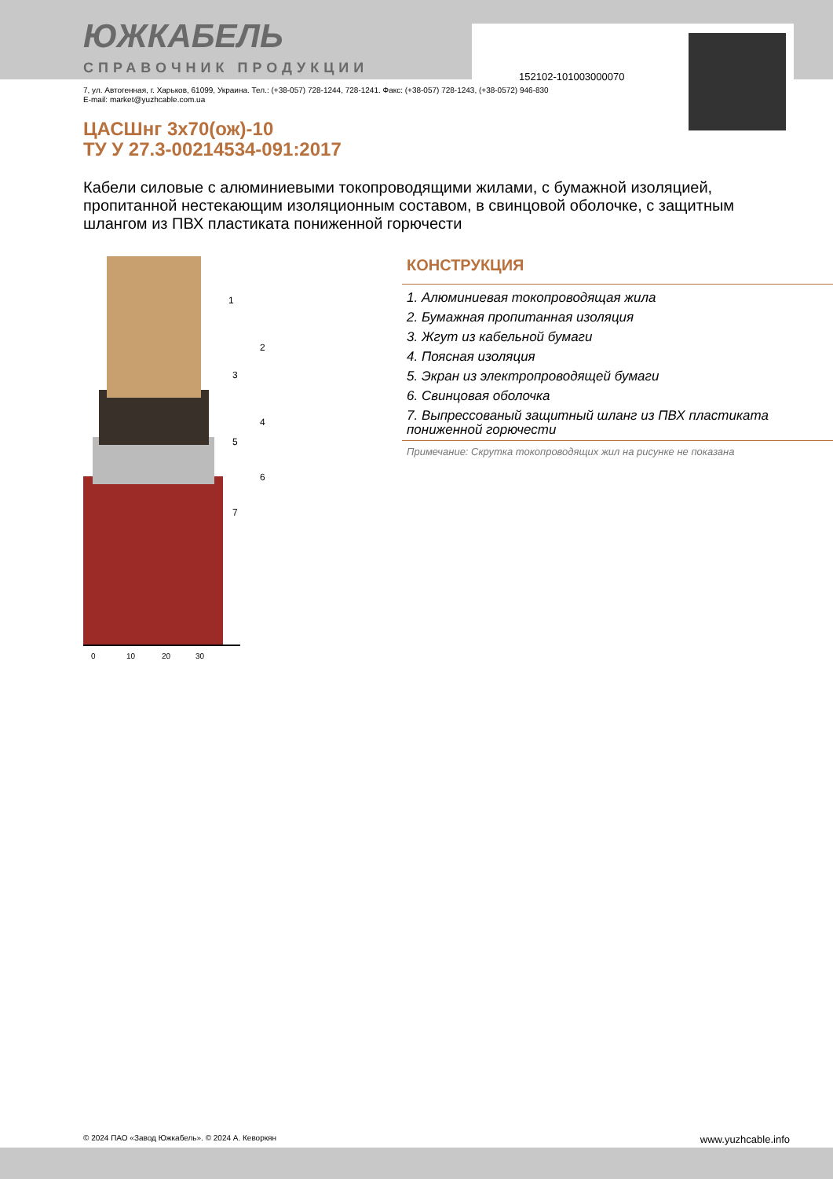152102-101003000070
ЮЖКАБЕЛЬ
СПРАВОЧНИК ПРОДУКЦИИ
7, ул. Автогенная, г. Харьков, 61099, Украина. Тел.: (+38-057) 728-1244, 728-1241. Факс: (+38-057) 728-1243, (+38-0572) 946-830
E-mail: market@yuzhcable.com.ua
ЦАСШнг 3х70(ож)-10
ТУ У 27.3-00214534-091:2017
Кабели силовые с алюминиевыми токопроводящими жилами, с бумажной изоляцией, пропитанной нестекающим изоляционным составом, в свинцовой оболочке, с защитным шлангом из ПВХ пластиката пониженной горючести
1
2
3
4
5
6
7
0
10
20
30
КОНСТРУКЦИЯ
1. Алюминиевая токопроводящая жила
2. Бумажная пропитанная изоляция
3. Жгут из кабельной бумаги
4. Поясная изоляция
5. Экран из электропроводящей бумаги
6. Свинцовая оболочка
7. Выпрессованый защитный шланг из ПВХ пластиката пониженной горючести
Примечание: Скрутка токопроводящих жил на рисунке не показана
© 2024 ПАО «Завод Южкабель». © 2024 А. Кеворкян www.yuzhcable.info